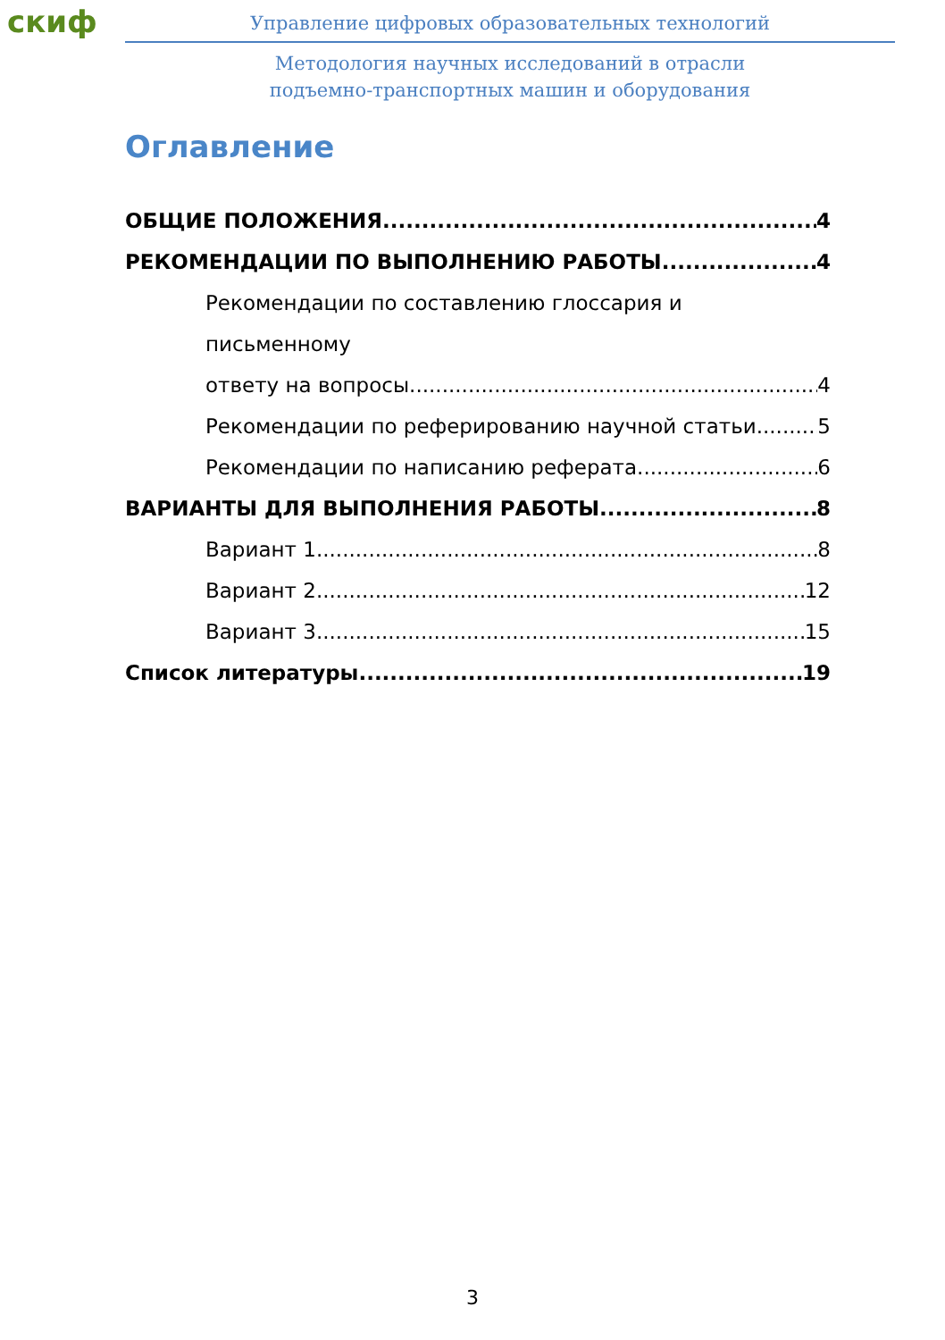скиф
Управление цифровых образовательных технологий
Методология научных исследований в отрасли
подъемно-транспортных машин и оборудования
Оглавление
ОБЩИЕ ПОЛОЖЕНИЯ 4
РЕКОМЕНДАЦИИ ПО ВЫПОЛНЕНИЮ РАБОТЫ 4
Рекомендации по составлению глоссария и письменному
ответу на вопросы 4
Рекомендации по реферированию научной статьи 5
Рекомендации по написанию реферата 6
ВАРИАНТЫ ДЛЯ ВЫПОЛНЕНИЯ РАБОТЫ 8
Вариант 1 8
Вариант 2 12
Вариант 3 15
Список литературы 19
3